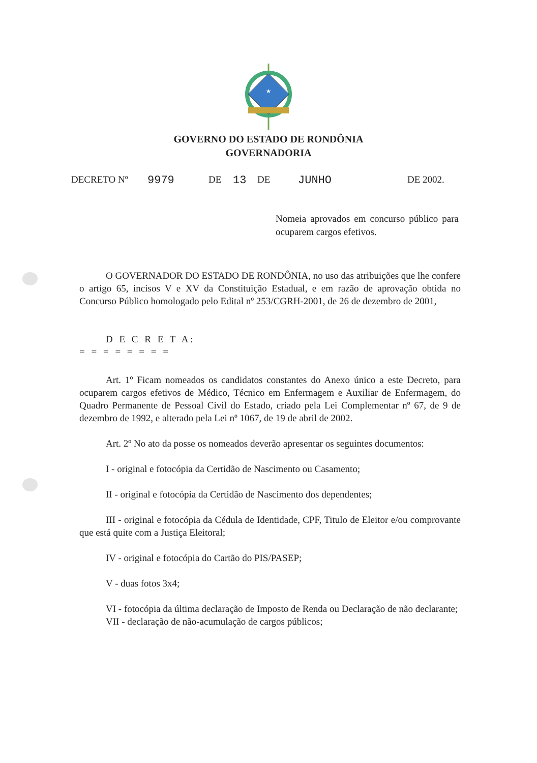GOVERNO DO ESTADO DE RONDÔNIA
GOVERNADORIA
DECRETO Nº 9979 DE 13 DE JUNHO DE 2002.
Nomeia aprovados em concurso público para ocuparem cargos efetivos.
O GOVERNADOR DO ESTADO DE RONDÔNIA, no uso das atribuições que lhe confere o artigo 65, incisos V e XV da Constituição Estadual, e em razão de aprovação obtida no Concurso Público homologado pelo Edital nº 253/CGRH-2001, de 26 de dezembro de 2001,
D E C R E T A:
= = = = = = = =
Art. 1º Ficam nomeados os candidatos constantes do Anexo único a este Decreto, para ocuparem cargos efetivos de Médico, Técnico em Enfermagem e Auxiliar de Enfermagem, do Quadro Permanente de Pessoal Civil do Estado, criado pela Lei Complementar nº 67, de 9 de dezembro de 1992, e alterado pela Lei nº 1067, de 19 de abril de 2002.
Art. 2º No ato da posse os nomeados deverão apresentar os seguintes documentos:
I - original e fotocópia da Certidão de Nascimento ou Casamento;
II - original e fotocópia da Certidão de Nascimento dos dependentes;
III - original e fotocópia da Cédula de Identidade, CPF, Titulo de Eleitor e/ou comprovante que está quite com a Justiça Eleitoral;
IV - original e fotocópia do Cartão do PIS/PASEP;
V - duas fotos 3x4;
VI - fotocópia da última declaração de Imposto de Renda ou Declaração de não declarante;
VII - declaração de não-acumulação de cargos públicos;